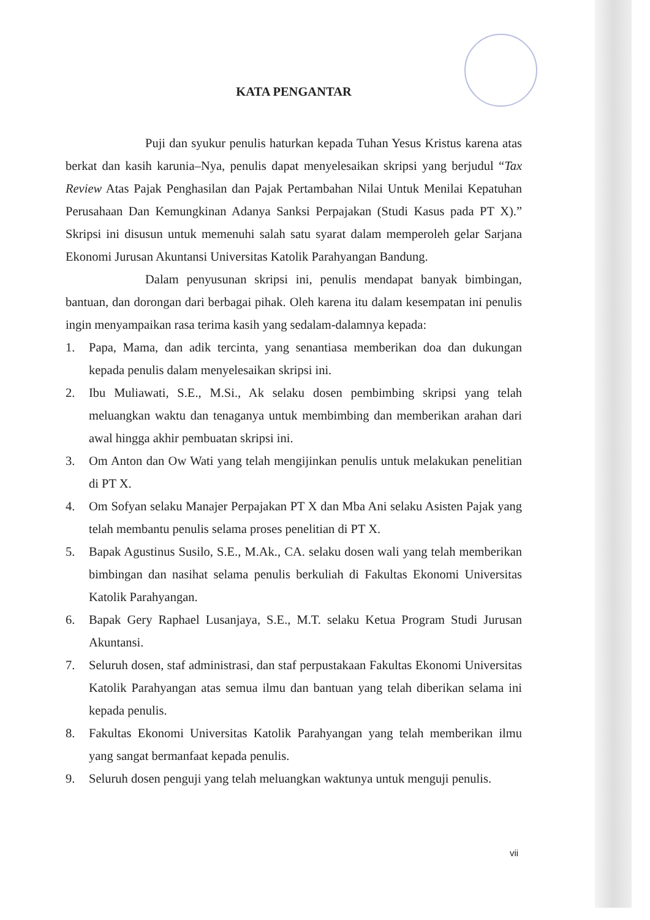KATA PENGANTAR
Puji dan syukur penulis haturkan kepada Tuhan Yesus Kristus karena atas berkat dan kasih karunia–Nya, penulis dapat menyelesaikan skripsi yang berjudul “Tax Review Atas Pajak Penghasilan dan Pajak Pertambahan Nilai Untuk Menilai Kepatuhan Perusahaan Dan Kemungkinan Adanya Sanksi Perpajakan (Studi Kasus pada PT X).” Skripsi ini disusun untuk memenuhi salah satu syarat dalam memperoleh gelar Sarjana Ekonomi Jurusan Akuntansi Universitas Katolik Parahyangan Bandung.
Dalam penyusunan skripsi ini, penulis mendapat banyak bimbingan, bantuan, dan dorongan dari berbagai pihak. Oleh karena itu dalam kesempatan ini penulis ingin menyampaikan rasa terima kasih yang sedalam-dalamnya kepada:
1. Papa, Mama, dan adik tercinta, yang senantiasa memberikan doa dan dukungan kepada penulis dalam menyelesaikan skripsi ini.
2. Ibu Muliawati, S.E., M.Si., Ak selaku dosen pembimbing skripsi yang telah meluangkan waktu dan tenaganya untuk membimbing dan memberikan arahan dari awal hingga akhir pembuatan skripsi ini.
3. Om Anton dan Ow Wati yang telah mengijinkan penulis untuk melakukan penelitian di PT X.
4. Om Sofyan selaku Manajer Perpajakan PT X dan Mba Ani selaku Asisten Pajak yang telah membantu penulis selama proses penelitian di PT X.
5. Bapak Agustinus Susilo, S.E., M.Ak., CA. selaku dosen wali yang telah memberikan bimbingan dan nasihat selama penulis berkuliah di Fakultas Ekonomi Universitas Katolik Parahyangan.
6. Bapak Gery Raphael Lusanjaya, S.E., M.T. selaku Ketua Program Studi Jurusan Akuntansi.
7. Seluruh dosen, staf administrasi, dan staf perpustakaan Fakultas Ekonomi Universitas Katolik Parahyangan atas semua ilmu dan bantuan yang telah diberikan selama ini kepada penulis.
8. Fakultas Ekonomi Universitas Katolik Parahyangan yang telah memberikan ilmu yang sangat bermanfaat kepada penulis.
9. Seluruh dosen penguji yang telah meluangkan waktunya untuk menguji penulis.
vii